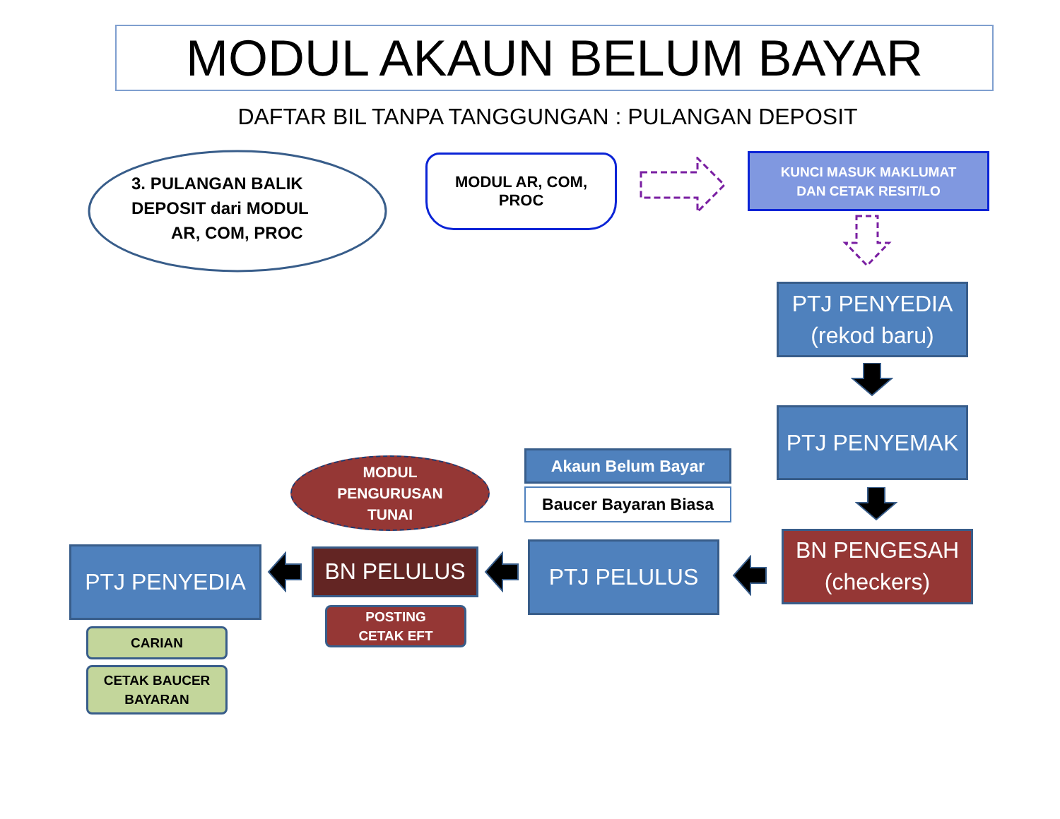MODUL AKAUN BELUM BAYAR
DAFTAR BIL TANPA TANGGUNGAN : PULANGAN DEPOSIT
3. PULANGAN BALIK DEPOSIT dari MODUL AR, COM, PROC
MODUL AR, COM,
PROC
KUNCI MASUK MAKLUMAT
DAN CETAK RESIT/LO
PTJ PENYEDIA
(rekod baru)
PTJ PENYEMAK
MODUL
PENGURUSAN
TUNAI
Akaun Belum Bayar
Baucer Bayaran Biasa
PTJ PENYEDIA
BN PELULUS
PTJ PELULUS
BN PENGESAH
(checkers)
CARIAN
POSTING
CETAK EFT
CETAK BAUCER
BAYARAN